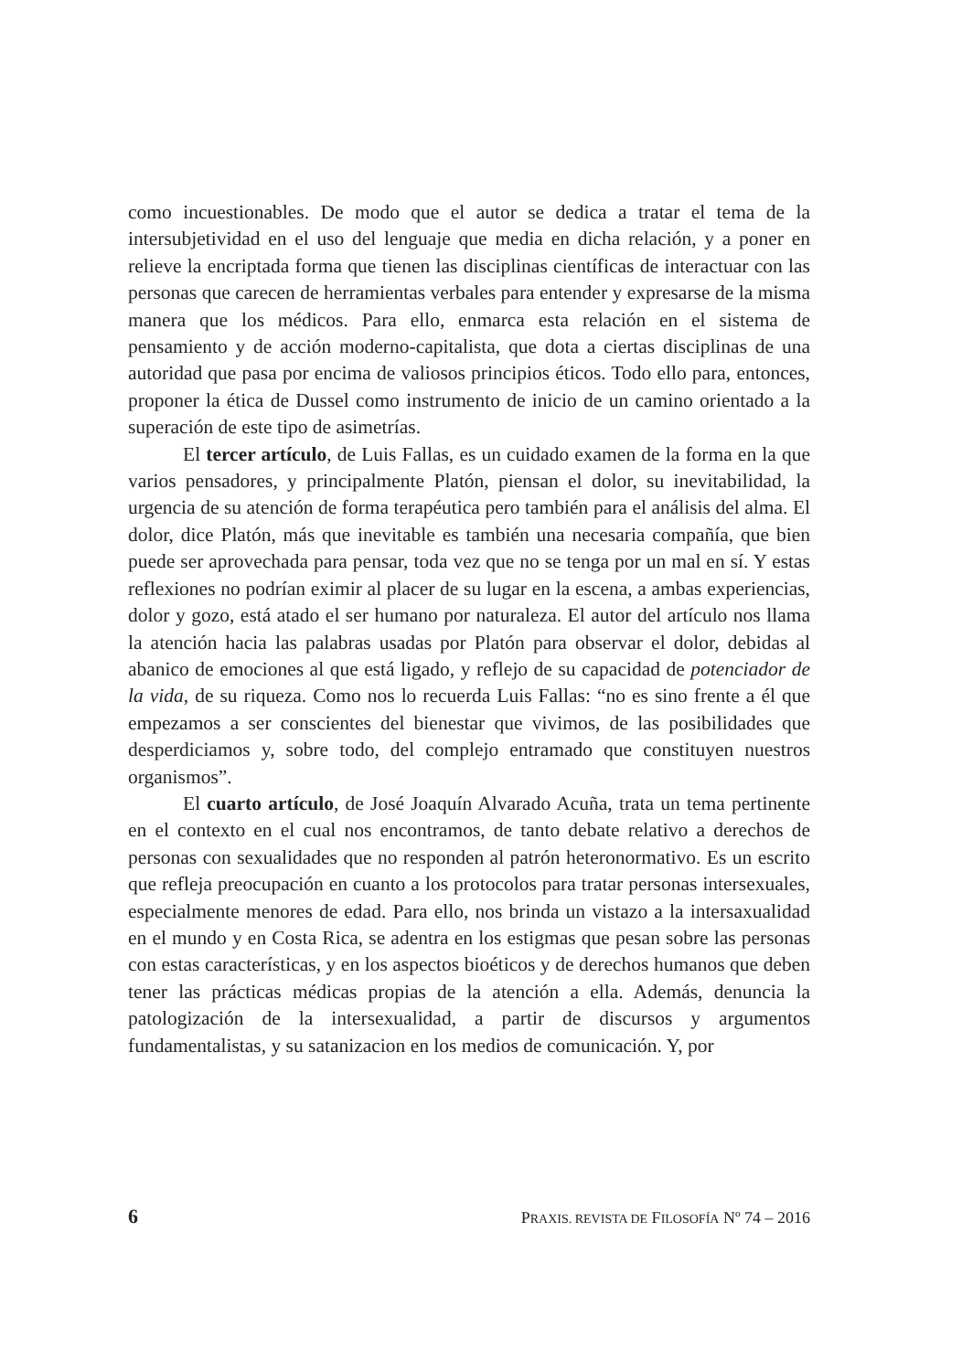como incuestionables. De modo que el autor se dedica a tratar el tema de la intersubjetividad en el uso del lenguaje que media en dicha relación, y a poner en relieve la encriptada forma que tienen las disciplinas científicas de interactuar con las personas que carecen de herramientas verbales para entender y expresarse de la misma manera que los médicos. Para ello, enmarca esta relación en el sistema de pensamiento y de acción moderno-capitalista, que dota a ciertas disciplinas de una autoridad que pasa por encima de valiosos principios éticos. Todo ello para, entonces, proponer la ética de Dussel como instrumento de inicio de un camino orientado a la superación de este tipo de asimetrías.
El tercer artículo, de Luis Fallas, es un cuidado examen de la forma en la que varios pensadores, y principalmente Platón, piensan el dolor, su inevitabilidad, la urgencia de su atención de forma terapéutica pero también para el análisis del alma. El dolor, dice Platón, más que inevitable es también una necesaria compañía, que bien puede ser aprovechada para pensar, toda vez que no se tenga por un mal en sí. Y estas reflexiones no podrían eximir al placer de su lugar en la escena, a ambas experiencias, dolor y gozo, está atado el ser humano por naturaleza. El autor del artículo nos llama la atención hacia las palabras usadas por Platón para observar el dolor, debidas al abanico de emociones al que está ligado, y reflejo de su capacidad de potenciador de la vida, de su riqueza. Como nos lo recuerda Luis Fallas: “no es sino frente a él que empezamos a ser conscientes del bienestar que vivimos, de las posibilidades que desperdiciamos y, sobre todo, del complejo entramado que constituyen nuestros organismos”.
El cuarto artículo, de José Joaquín Alvarado Acuña, trata un tema pertinente en el contexto en el cual nos encontramos, de tanto debate relativo a derechos de personas con sexualidades que no responden al patrón heteronormativo. Es un escrito que refleja preocupación en cuanto a los protocolos para tratar personas intersexuales, especialmente menores de edad. Para ello, nos brinda un vistazo a la intersaxualidad en el mundo y en Costa Rica, se adentra en los estigmas que pesan sobre las personas con estas características, y en los aspectos bioéticos y de derechos humanos que deben tener las prácticas médicas propias de la atención a ella. Además, denuncia la patologización de la intersexualidad, a partir de discursos y argumentos fundamentalistas, y su satanizacion en los medios de comunicación. Y, por
6 PRAXIS. REVISTA DE FILOSOFÍA Nº 74 – 2016